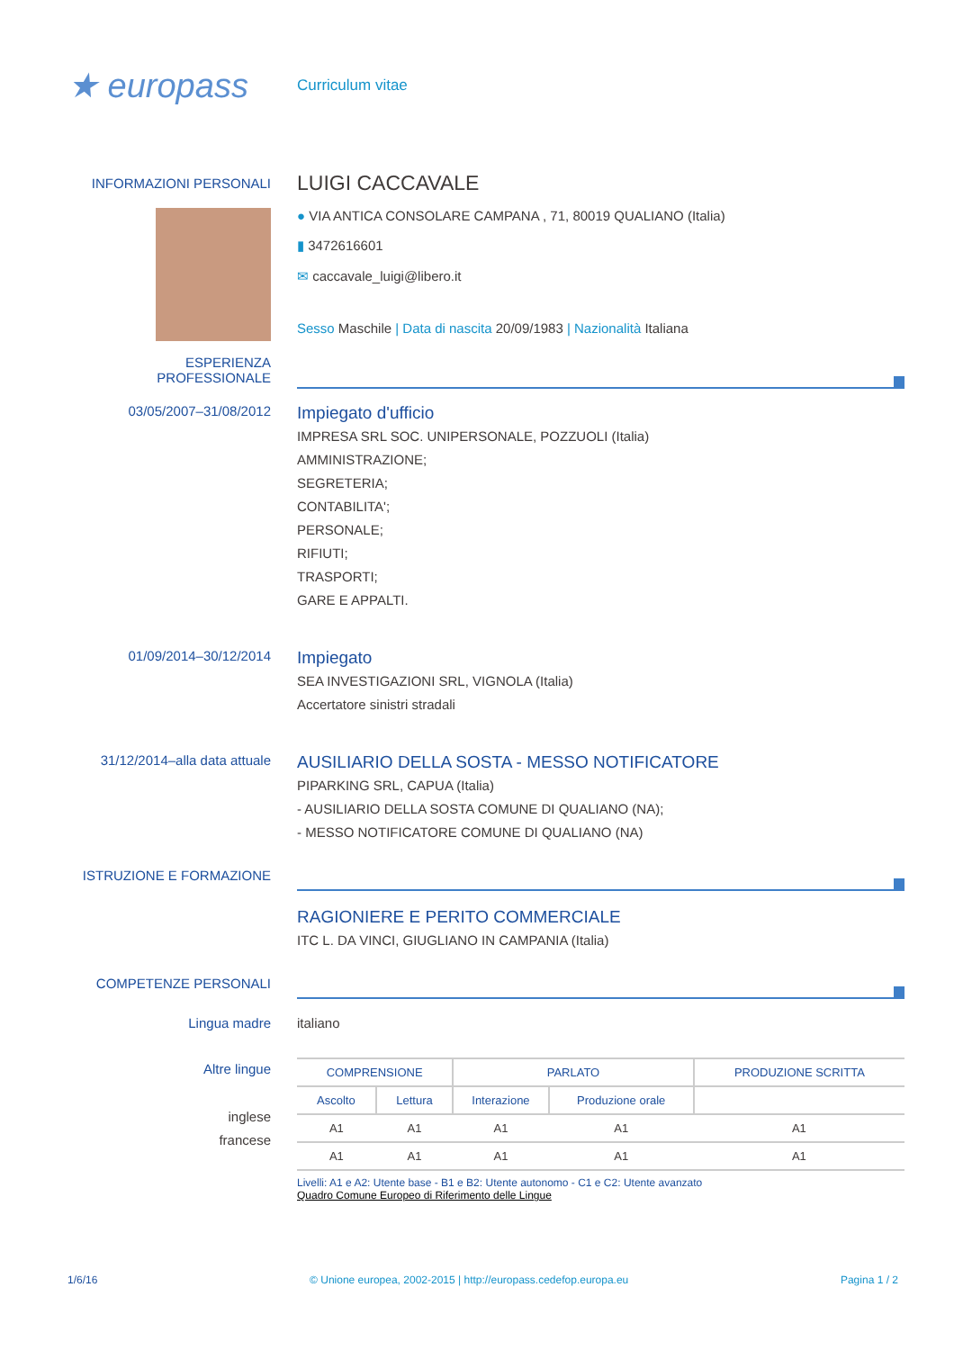★ europass
Curriculum vitae
INFORMAZIONI PERSONALI
LUIGI CACCAVALE
● VIA ANTICA CONSOLARE CAMPANA , 71, 80019 QUALIANO (Italia)
▮ 3472616601
✉ caccavale_luigi@libero.it
Sesso Maschile | Data di nascita 20/09/1983 | Nazionalità Italiana
ESPERIENZA
PROFESSIONALE
03/05/2007–31/08/2012
Impiegato d'ufficio
IMPRESA SRL SOC. UNIPERSONALE, POZZUOLI (Italia)
AMMINISTRAZIONE;
SEGRETERIA;
CONTABILITA';
PERSONALE;
RIFIUTI;
TRASPORTI;
GARE E APPALTI.
01/09/2014–30/12/2014
Impiegato
SEA INVESTIGAZIONI SRL, VIGNOLA (Italia)
Accertatore sinistri stradali
31/12/2014–alla data attuale
AUSILIARIO DELLA SOSTA - MESSO NOTIFICATORE
PIPARKING SRL, CAPUA (Italia)
- AUSILIARIO DELLA SOSTA COMUNE DI QUALIANO (NA);
- MESSO NOTIFICATORE COMUNE DI QUALIANO (NA)
ISTRUZIONE E FORMAZIONE
RAGIONIERE E PERITO COMMERCIALE
ITC L. DA VINCI, GIUGLIANO IN CAMPANIA (Italia)
COMPETENZE PERSONALI
Lingua madre italiano
Altre lingue
inglese
francese
| COMPRENSIONE | | PARLATO | | PRODUZIONE SCRITTA |
| --- | --- | --- | --- | --- |
| Ascolto | Lettura | Interazione | Produzione orale | |
| A1 | A1 | A1 | A1 | A1 |
| A1 | A1 | A1 | A1 | A1 |
Livelli: A1 e A2: Utente base - B1 e B2: Utente autonomo - C1 e C2: Utente avanzato
Quadro Comune Europeo di Riferimento delle Lingue
1/6/16 © Unione europea, 2002-2015 | http://europass.cedefop.europa.eu Pagina 1 / 2